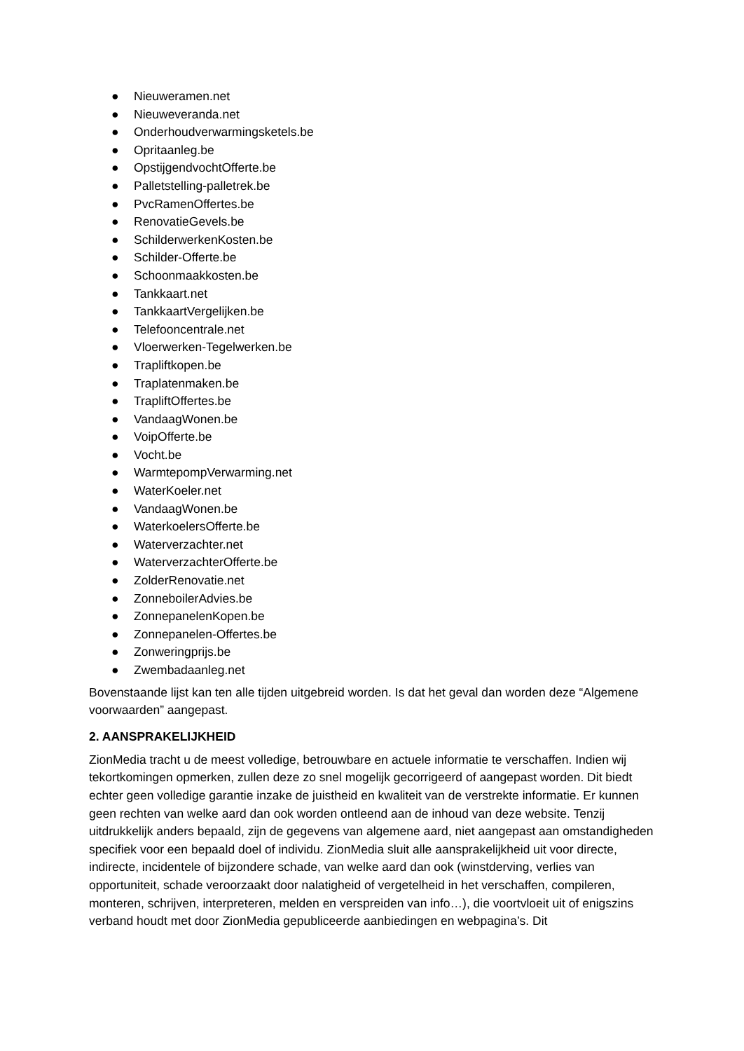● Nieuweramen.net
● Nieuweveranda.net
● Onderhoudverwarmingsketels.be
● Opritaanleg.be
● OpstijgendvochtOfferte.be
● Palletstelling-palletrek.be
● PvcRamenOffertes.be
● RenovatieGevels.be
● SchilderwerkenKosten.be
● Schilder-Offerte.be
● Schoonmaakkosten.be
● Tankkaart.net
● TankkaartVergelijken.be
● Telefooncentrale.net
● Vloerwerken-Tegelwerken.be
● Trapliftkopen.be
● Traplatenmaken.be
● TrapliftOffertes.be
● VandaagWonen.be
● VoipOfferte.be
● Vocht.be
● WarmtepompVerwarming.net
● WaterKoeler.net
● VandaagWonen.be
● WaterkoelersOfferte.be
● Waterverzachter.net
● WaterverzachterOfferte.be
● ZolderRenovatie.net
● ZonneboilerAdvies.be
● ZonnepanelenKopen.be
● Zonnepanelen-Offertes.be
● Zonweringprijs.be
● Zwembadaanleg.net
Bovenstaande lijst kan ten alle tijden uitgebreid worden. Is dat het geval dan worden deze “Algemene voorwaarden” aangepast.
2. AANSPRAKELIJKHEID
ZionMedia tracht u de meest volledige, betrouwbare en actuele informatie te verschaffen. Indien wij tekortkomingen opmerken, zullen deze zo snel mogelijk gecorrigeerd of aangepast worden. Dit biedt echter geen volledige garantie inzake de juistheid en kwaliteit van de verstrekte informatie. Er kunnen geen rechten van welke aard dan ook worden ontleend aan de inhoud van deze website. Tenzij uitdrukkelijk anders bepaald, zijn de gegevens van algemene aard, niet aangepast aan omstandigheden specifiek voor een bepaald doel of individu. ZionMedia sluit alle aansprakelijkheid uit voor directe, indirecte, incidentele of bijzondere schade, van welke aard dan ook (winstderving, verlies van opportuniteit, schade veroorzaakt door nalatigheid of vergetelheid in het verschaffen, compileren, monteren, schrijven, interpreteren, melden en verspreiden van info…), die voortvloeit uit of enigszins verband houdt met door ZionMedia gepubliceerde aanbiedingen en webpagina’s. Dit